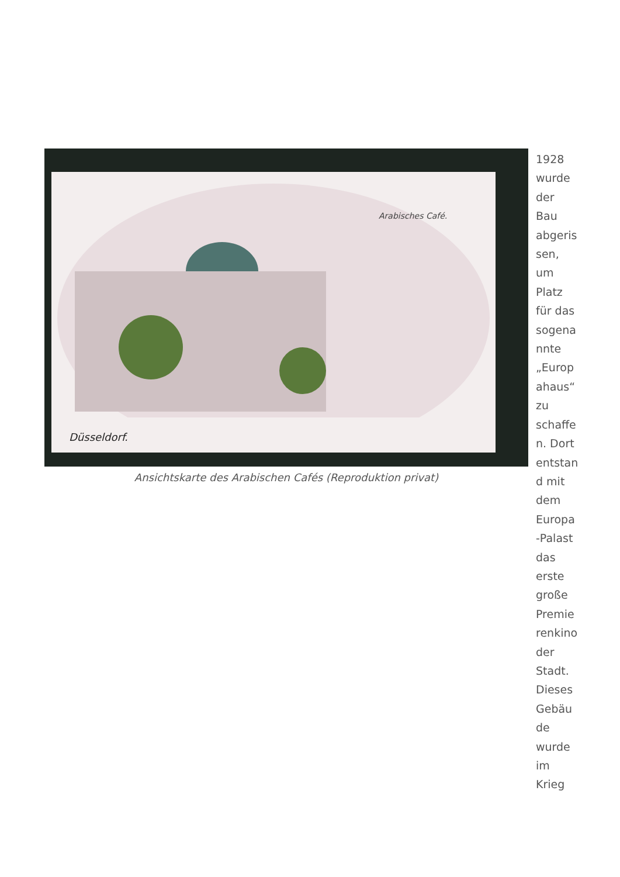Düsseldorf.
Arabisches Café.
Ansichtskarte des Arabischen Cafés (Reproduktion privat)
1928
wurde
der
Bau
abgeris
sen,
um
Platz
für das
sogena
nnte
„Europ
ahaus“
zu
schaffe
n. Dort
entstan
d mit
dem
Europa
-Palast
das
erste
große
Premie
renkino
der
Stadt.
Dieses
Gebäu
de
wurde
im
Krieg